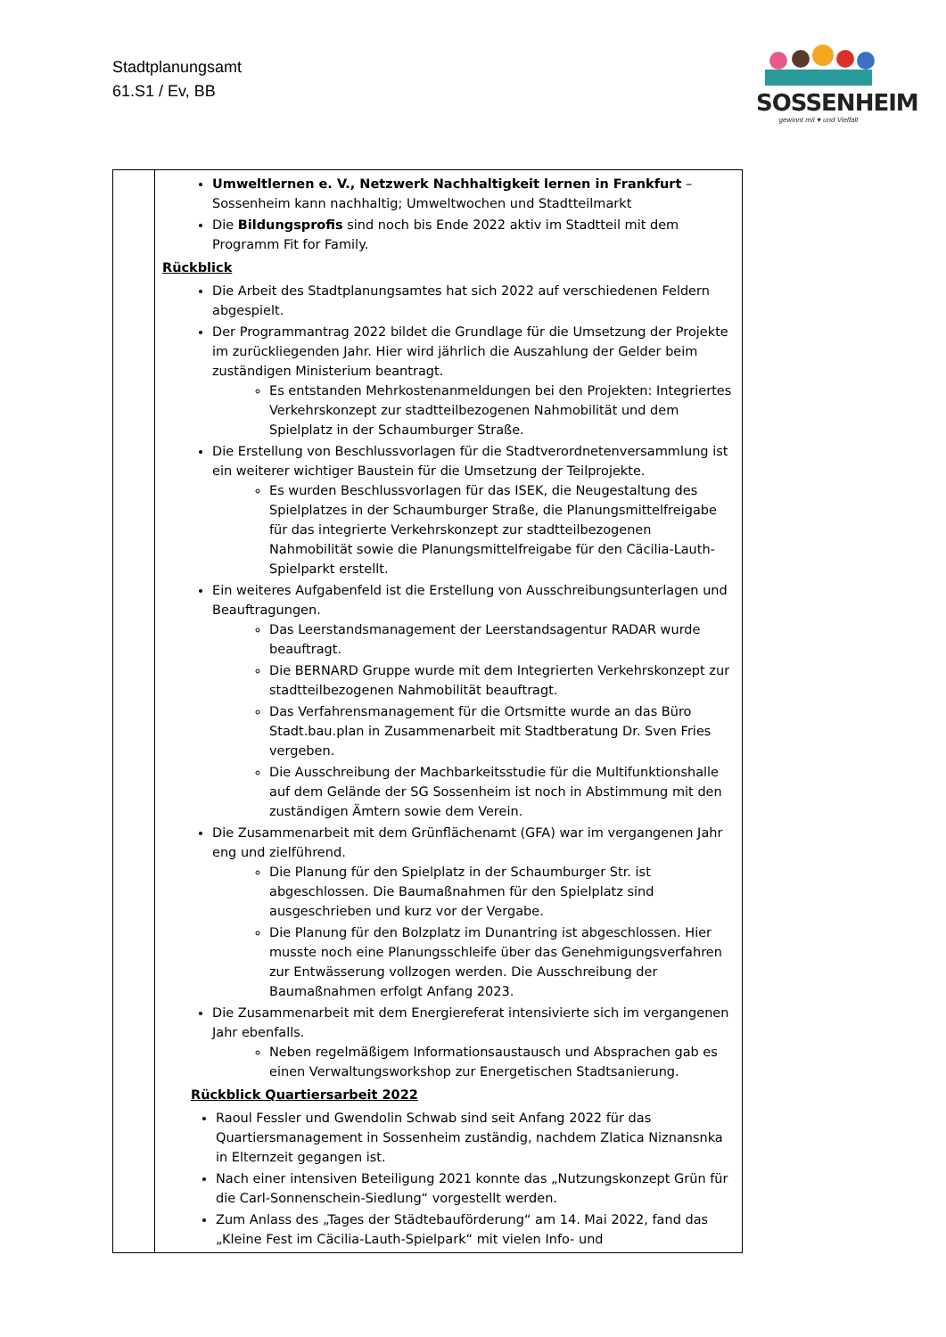Stadtplanungsamt
61.S1 / Ev, BB
SOSSENHEIM
gewinnt mit ♥ und Vielfalt
| | Umweltlernen e. V., Netzwerk Nachhaltigkeit lernen in Frankfurt – Sossenheim kann nachhaltig; Umweltwochen und Stadtteilmarkt Die Bildungsprofis sind noch bis Ende 2022 aktiv im Stadtteil mit dem Programm Fit for Family. Rückblick Die Arbeit des Stadtplanungsamtes hat sich 2022 auf verschiedenen Feldern abgespielt. Der Programmantrag 2022 bildet die Grundlage für die Umsetzung der Projekte im zurückliegenden Jahr. Hier wird jährlich die Auszahlung der Gelder beim zuständigen Ministerium beantragt. Es entstanden Mehrkostenanmeldungen bei den Projekten: Integriertes Verkehrskonzept zur stadtteilbezogenen Nahmobilität und dem Spielplatz in der Schaumburger Straße. Die Erstellung von Beschlussvorlagen für die Stadtverordnetenversammlung ist ein weiterer wichtiger Baustein für die Umsetzung der Teilprojekte. Es wurden Beschlussvorlagen für das ISEK, die Neugestaltung des Spielplatzes in der Schaumburger Straße, die Planungsmittelfreigabe für das integrierte Verkehrskonzept zur stadtteilbezogenen Nahmobilität sowie die Planungsmittelfreigabe für den Cäcilia-Lauth-Spielparkt erstellt. Ein weiteres Aufgabenfeld ist die Erstellung von Ausschreibungsunterlagen und Beauftragungen. Das Leerstandsmanagement der Leerstandsagentur RADAR wurde beauftragt. Die BERNARD Gruppe wurde mit dem Integrierten Verkehrskonzept zur stadtteilbezogenen Nahmobilität beauftragt. Das Verfahrensmanagement für die Ortsmitte wurde an das Büro Stadt.bau.plan in Zusammenarbeit mit Stadtberatung Dr. Sven Fries vergeben. Die Ausschreibung der Machbarkeitsstudie für die Multifunktionshalle auf dem Gelände der SG Sossenheim ist noch in Abstimmung mit den zuständigen Ämtern sowie dem Verein. Die Zusammenarbeit mit dem Grünflächenamt (GFA) war im vergangenen Jahr eng und zielführend. Die Planung für den Spielplatz in der Schaumburger Str. ist abgeschlossen. Die Baumaßnahmen für den Spielplatz sind ausgeschrieben und kurz vor der Vergabe. Die Planung für den Bolzplatz im Dunantring ist abgeschlossen. Hier musste noch eine Planungsschleife über das Genehmigungsverfahren zur Entwässerung vollzogen werden. Die Ausschreibung der Baumaßnahmen erfolgt Anfang 2023. Die Zusammenarbeit mit dem Energiereferat intensivierte sich im vergangenen Jahr ebenfalls. Neben regelmäßigem Informationsaustausch und Absprachen gab es einen Verwaltungsworkshop zur Energetischen Stadtsanierung. Rückblick Quartiersarbeit 2022 Raoul Fessler und Gwendolin Schwab sind seit Anfang 2022 für das Quartiersmanagement in Sossenheim zuständig, nachdem Zlatica Niznansnka in Elternzeit gegangen ist. Nach einer intensiven Beteiligung 2021 konnte das „Nutzungskonzept Grün für die Carl-Sonnenschein-Siedlung“ vorgestellt werden. Zum Anlass des „Tages der Städtebauförderung“ am 14. Mai 2022, fand das „Kleine Fest im Cäcilia-Lauth-Spielpark“ mit vielen Info- und |